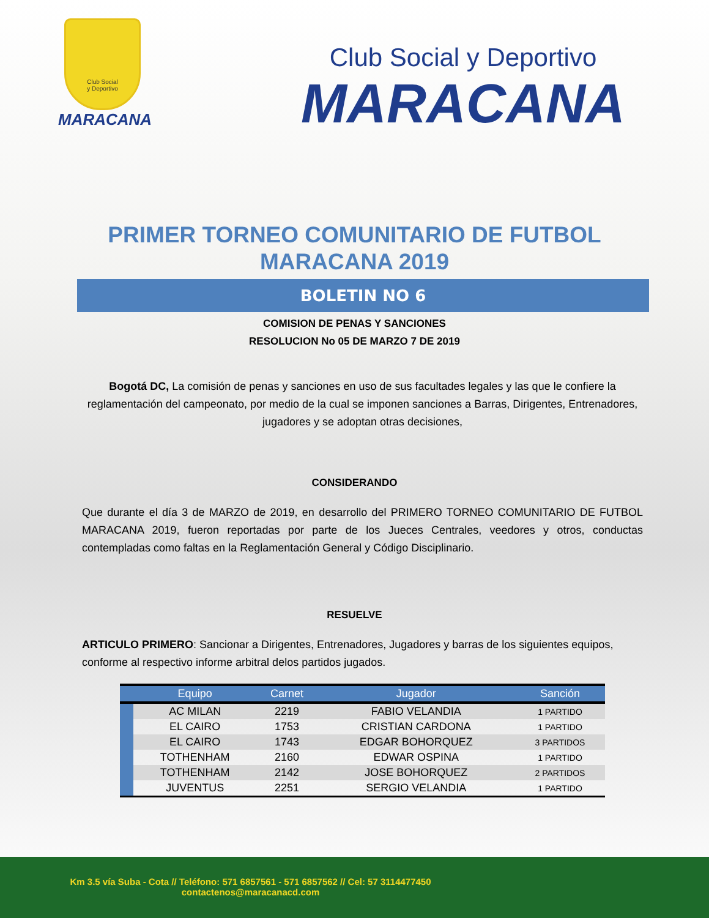Club Social
y Deportivo
MARACANA
Club Social y Deportivo
MARACANA
PRIMER TORNEO COMUNITARIO DE FUTBOL
MARACANA 2019
BOLETIN NO 6
COMISION DE PENAS Y SANCIONES
RESOLUCION No 05 DE MARZO 7 DE 2019
Bogotá DC, La comisión de penas y sanciones en uso de sus facultades legales y las que le confiere la reglamentación del campeonato, por medio de la cual se imponen sanciones a Barras, Dirigentes, Entrenadores, jugadores y se adoptan otras decisiones,
CONSIDERANDO
Que durante el día 3 de MARZO de 2019, en desarrollo del PRIMERO TORNEO COMUNITARIO DE FUTBOL MARACANA 2019, fueron reportadas por parte de los Jueces Centrales, veedores y otros, conductas contempladas como faltas en la Reglamentación General y Código Disciplinario.
RESUELVE
ARTICULO PRIMERO: Sancionar a Dirigentes, Entrenadores, Jugadores y barras de los siguientes equipos, conforme al respectivo informe arbitral delos partidos jugados.
| | Equipo | Carnet | Jugador | Sanción |
| --- | --- | --- | --- | --- |
| | AC MILAN | 2219 | FABIO VELANDIA | 1 PARTIDO |
| | EL CAIRO | 1753 | CRISTIAN CARDONA | 1 PARTIDO |
| | EL CAIRO | 1743 | EDGAR BOHORQUEZ | 3 PARTIDOS |
| | TOTHENHAM | 2160 | EDWAR OSPINA | 1 PARTIDO |
| | TOTHENHAM | 2142 | JOSE BOHORQUEZ | 2 PARTIDOS |
| | JUVENTUS | 2251 | SERGIO VELANDIA | 1 PARTIDO |
Km 3.5 vía Suba - Cota // Teléfono: 571 6857561 - 571 6857562 // Cel: 57 3114477450
contactenos@maracanacd.com